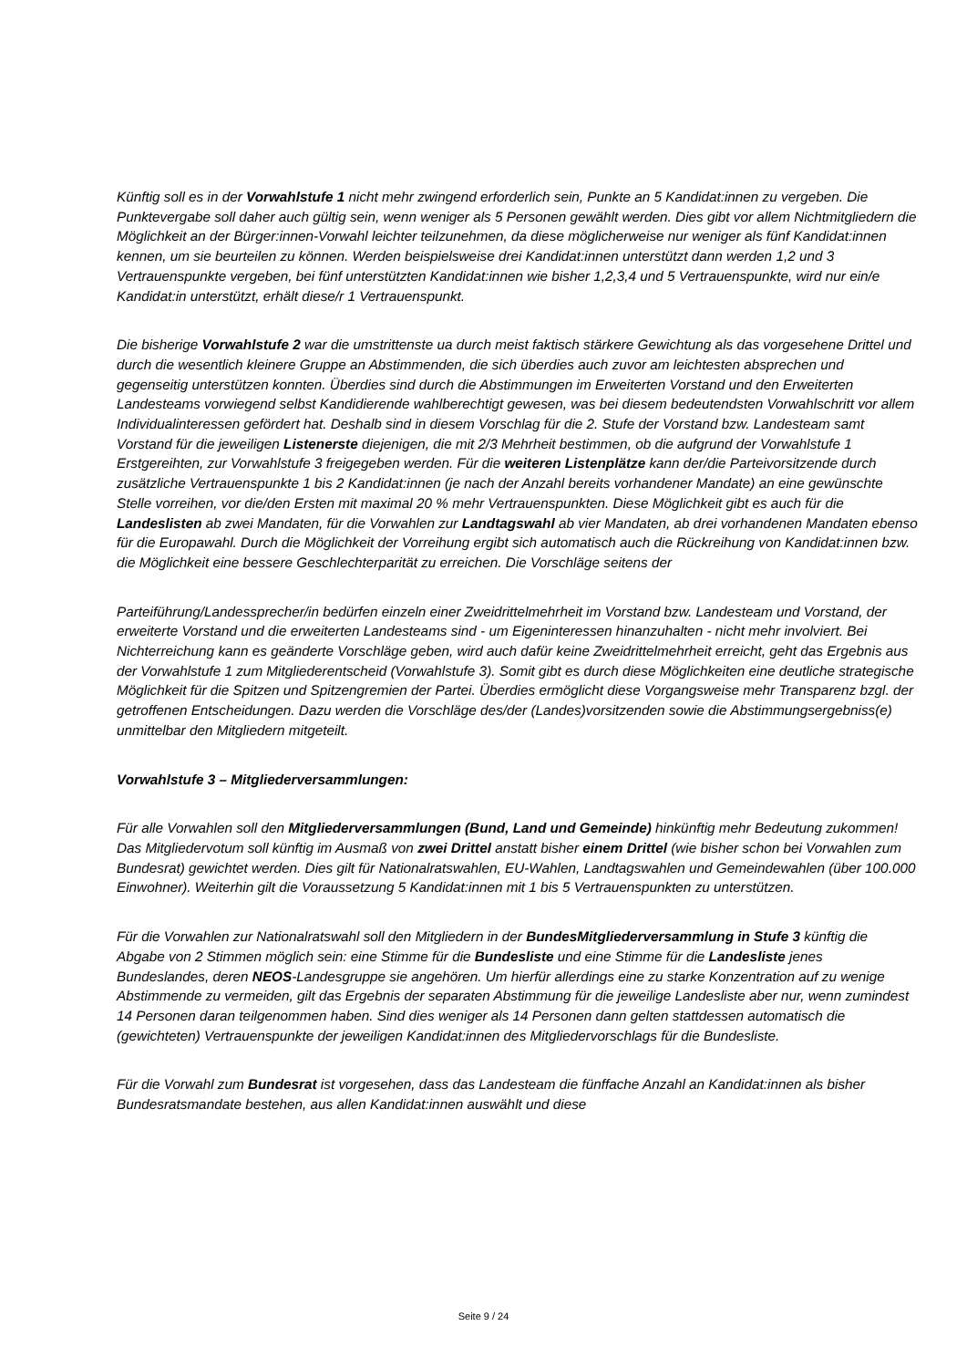Künftig soll es in der Vorwahlstufe 1 nicht mehr zwingend erforderlich sein, Punkte an 5 Kandidat:innen zu vergeben. Die Punktevergabe soll daher auch gültig sein, wenn weniger als 5 Personen gewählt werden. Dies gibt vor allem Nichtmitgliedern die Möglichkeit an der Bürger:innen-Vorwahl leichter teilzunehmen, da diese möglicherweise nur weniger als fünf Kandidat:innen kennen, um sie beurteilen zu können. Werden beispielsweise drei Kandidat:innen unterstützt dann werden 1,2 und 3 Vertrauenspunkte vergeben, bei fünf unterstützten Kandidat:innen wie bisher 1,2,3,4 und 5 Vertrauenspunkte, wird nur ein/e Kandidat:in unterstützt, erhält diese/r 1 Vertrauenspunkt.
Die bisherige Vorwahlstufe 2 war die umstrittenste ua durch meist faktisch stärkere Gewichtung als das vorgesehene Drittel und durch die wesentlich kleinere Gruppe an Abstimmenden, die sich überdies auch zuvor am leichtesten absprechen und gegenseitig unterstützen konnten. Überdies sind durch die Abstimmungen im Erweiterten Vorstand und den Erweiterten Landesteams vorwiegend selbst Kandidierende wahlberechtigt gewesen, was bei diesem bedeutendsten Vorwahlschritt vor allem Individualinteressen gefördert hat. Deshalb sind in diesem Vorschlag für die 2. Stufe der Vorstand bzw. Landesteam samt Vorstand für die jeweiligen Listenerste diejenigen, die mit 2/3 Mehrheit bestimmen, ob die aufgrund der Vorwahlstufe 1 Erstgereihten, zur Vorwahlstufe 3 freigegeben werden. Für die weiteren Listenplätze kann der/die Parteivorsitzende durch zusätzliche Vertrauenspunkte 1 bis 2 Kandidat:innen (je nach der Anzahl bereits vorhandener Mandate) an eine gewünschte Stelle vorreihen, vor die/den Ersten mit maximal 20 % mehr Vertrauenspunkten. Diese Möglichkeit gibt es auch für die Landeslisten ab zwei Mandaten, für die Vorwahlen zur Landtagswahl ab vier Mandaten, ab drei vorhandenen Mandaten ebenso für die Europawahl. Durch die Möglichkeit der Vorreihung ergibt sich automatisch auch die Rückreihung von Kandidat:innen bzw. die Möglichkeit eine bessere Geschlechterparität zu erreichen. Die Vorschläge seitens der
Parteiführung/Landessprecher/in bedürfen einzeln einer Zweidrittelmehrheit im Vorstand bzw. Landesteam und Vorstand, der erweiterte Vorstand und die erweiterten Landesteams sind - um Eigeninteressen hinanzuhalten - nicht mehr involviert. Bei Nichterreichung kann es geänderte Vorschläge geben, wird auch dafür keine Zweidrittelmehrheit erreicht, geht das Ergebnis aus der Vorwahlstufe 1 zum Mitgliederentscheid (Vorwahlstufe 3). Somit gibt es durch diese Möglichkeiten eine deutliche strategische Möglichkeit für die Spitzen und Spitzengremien der Partei. Überdies ermöglicht diese Vorgangsweise mehr Transparenz bzgl. der getroffenen Entscheidungen. Dazu werden die Vorschläge des/der (Landes)vorsitzenden sowie die Abstimmungsergebniss(e) unmittelbar den Mitgliedern mitgeteilt.
Vorwahlstufe 3 – Mitgliederversammlungen:
Für alle Vorwahlen soll den Mitgliederversammlungen (Bund, Land und Gemeinde) hinkünftig mehr Bedeutung zukommen! Das Mitgliedervotum soll künftig im Ausmaß von zwei Drittel anstatt bisher einem Drittel (wie bisher schon bei Vorwahlen zum Bundesrat) gewichtet werden. Dies gilt für Nationalratswahlen, EU-Wahlen, Landtagswahlen und Gemeindewahlen (über 100.000 Einwohner). Weiterhin gilt die Voraussetzung 5 Kandidat:innen mit 1 bis 5 Vertrauenspunkten zu unterstützen.
Für die Vorwahlen zur Nationalratswahl soll den Mitgliedern in der BundesMitgliederversammlung in Stufe 3 künftig die Abgabe von 2 Stimmen möglich sein: eine Stimme für die Bundesliste und eine Stimme für die Landesliste jenes Bundeslandes, deren NEOS-Landesgruppe sie angehören. Um hierfür allerdings eine zu starke Konzentration auf zu wenige Abstimmende zu vermeiden, gilt das Ergebnis der separaten Abstimmung für die jeweilige Landesliste aber nur, wenn zumindest 14 Personen daran teilgenommen haben. Sind dies weniger als 14 Personen dann gelten stattdessen automatisch die (gewichteten) Vertrauenspunkte der jeweiligen Kandidat:innen des Mitgliedervorschlags für die Bundesliste.
Für die Vorwahl zum Bundesrat ist vorgesehen, dass das Landesteam die fünffache Anzahl an Kandidat:innen als bisher Bundesratsmandate bestehen, aus allen Kandidat:innen auswählt und diese
Seite 9 / 24